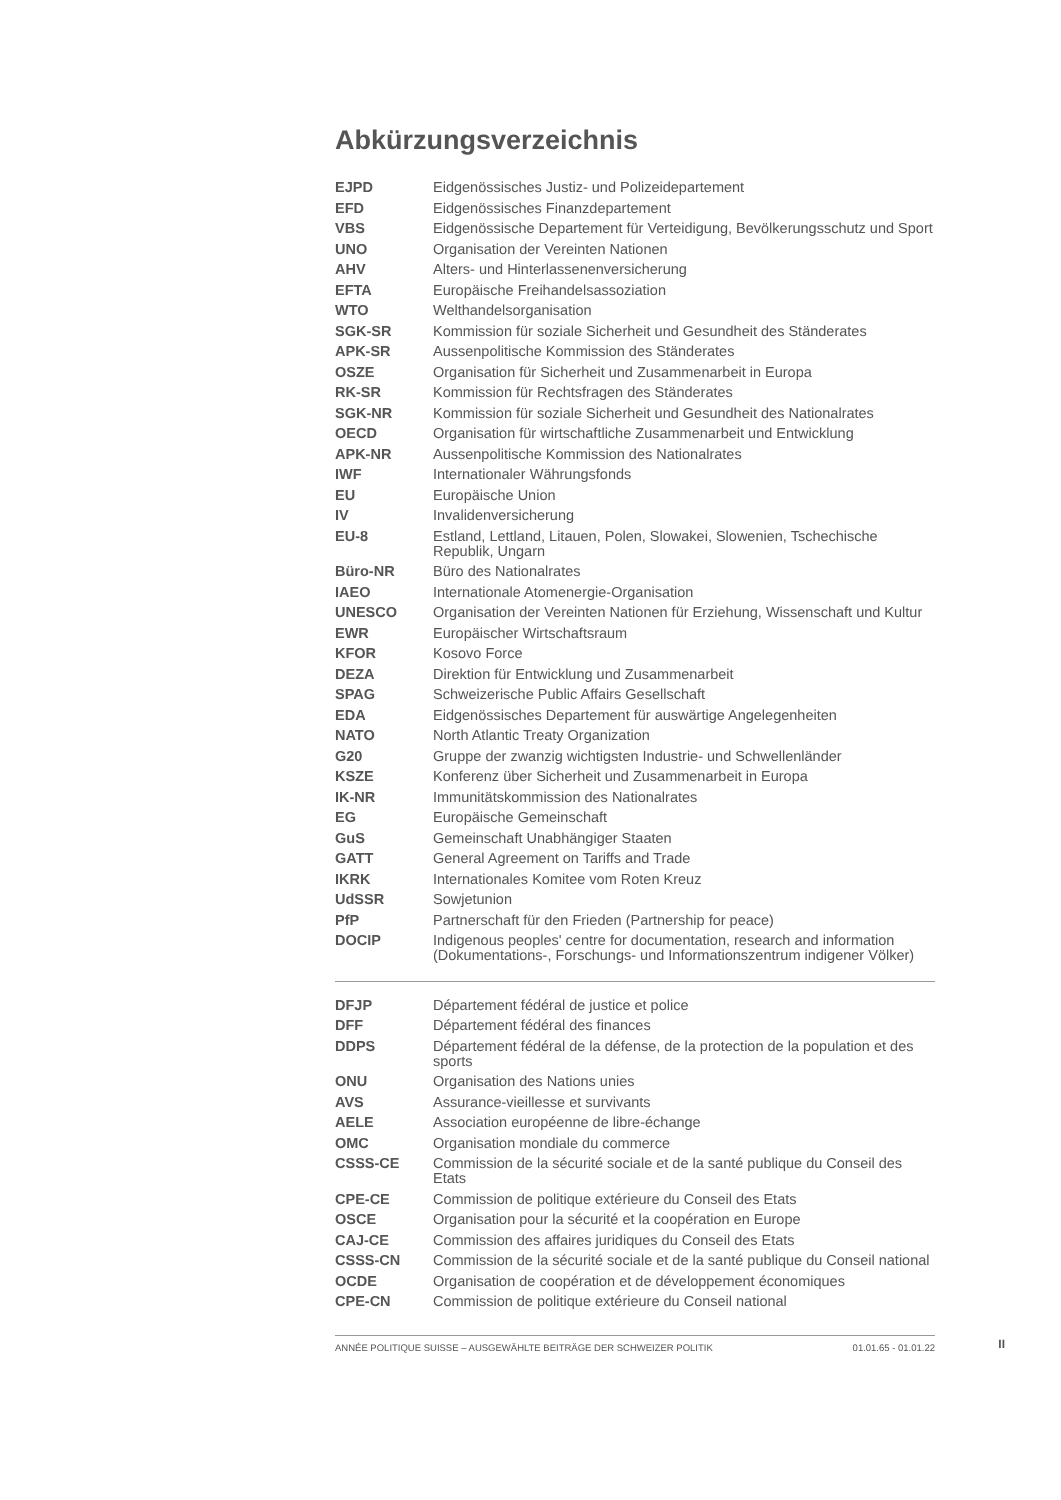Abkürzungsverzeichnis
| EJPD | Eidgenössisches Justiz- und Polizeidepartement |
| EFD | Eidgenössisches Finanzdepartement |
| VBS | Eidgenössische Departement für Verteidigung, Bevölkerungsschutz und Sport |
| UNO | Organisation der Vereinten Nationen |
| AHV | Alters- und Hinterlassenenversicherung |
| EFTA | Europäische Freihandelsassoziation |
| WTO | Welthandelsorganisation |
| SGK-SR | Kommission für soziale Sicherheit und Gesundheit des Ständerates |
| APK-SR | Aussenpolitische Kommission des Ständerates |
| OSZE | Organisation für Sicherheit und Zusammenarbeit in Europa |
| RK-SR | Kommission für Rechtsfragen des Ständerates |
| SGK-NR | Kommission für soziale Sicherheit und Gesundheit des Nationalrates |
| OECD | Organisation für wirtschaftliche Zusammenarbeit und Entwicklung |
| APK-NR | Aussenpolitische Kommission des Nationalrates |
| IWF | Internationaler Währungsfonds |
| EU | Europäische Union |
| IV | Invalidenversicherung |
| EU-8 | Estland, Lettland, Litauen, Polen, Slowakei, Slowenien, Tschechische Republik, Ungarn |
| Büro-NR | Büro des Nationalrates |
| IAEO | Internationale Atomenergie-Organisation |
| UNESCO | Organisation der Vereinten Nationen für Erziehung, Wissenschaft und Kultur |
| EWR | Europäischer Wirtschaftsraum |
| KFOR | Kosovo Force |
| DEZA | Direktion für Entwicklung und Zusammenarbeit |
| SPAG | Schweizerische Public Affairs Gesellschaft |
| EDA | Eidgenössisches Departement für auswärtige Angelegenheiten |
| NATO | North Atlantic Treaty Organization |
| G20 | Gruppe der zwanzig wichtigsten Industrie- und Schwellenländer |
| KSZE | Konferenz über Sicherheit und Zusammenarbeit in Europa |
| IK-NR | Immunitätskommission des Nationalrates |
| EG | Europäische Gemeinschaft |
| GuS | Gemeinschaft Unabhängiger Staaten |
| GATT | General Agreement on Tariffs and Trade |
| IKRK | Internationales Komitee vom Roten Kreuz |
| UdSSR | Sowjetunion |
| PfP | Partnerschaft für den Frieden (Partnership for peace) |
| DOCIP | Indigenous peoples' centre for documentation, research and information (Dokumentations-, Forschungs- und Informationszentrum indigener Völker) |
| DFJP | Département fédéral de justice et police |
| DFF | Département fédéral des finances |
| DDPS | Département fédéral de la défense, de la protection de la population et des sports |
| ONU | Organisation des Nations unies |
| AVS | Assurance-vieillesse et survivants |
| AELE | Association européenne de libre-échange |
| OMC | Organisation mondiale du commerce |
| CSSS-CE | Commission de la sécurité sociale et de la santé publique du Conseil des Etats |
| CPE-CE | Commission de politique extérieure du Conseil des Etats |
| OSCE | Organisation pour la sécurité et la coopération en Europe |
| CAJ-CE | Commission des affaires juridiques du Conseil des Etats |
| CSSS-CN | Commission de la sécurité sociale et de la santé publique du Conseil national |
| OCDE | Organisation de coopération et de développement économiques |
| CPE-CN | Commission de politique extérieure du Conseil national |
ANNÉE POLITIQUE SUISSE – AUSGEWÄHLTE BEITRÄGE DER SCHWEIZER POLITIK 01.01.65 - 01.01.22
II